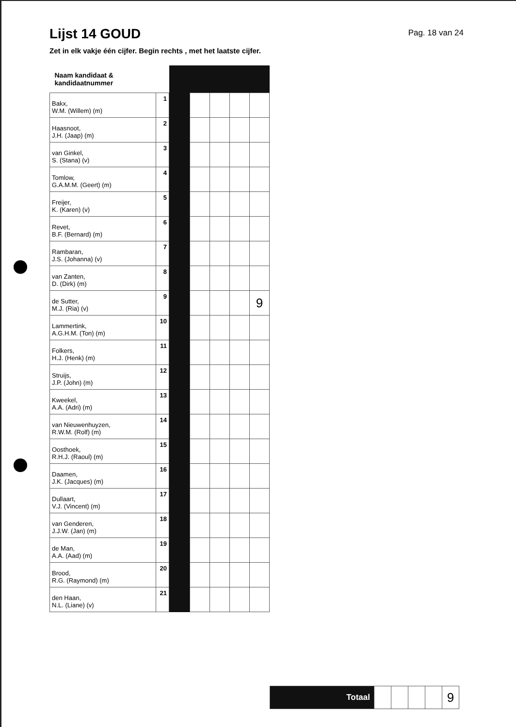Lijst 14 GOUD
Pag. 18 van 24
Zet in elk vakje één cijfer. Begin rechts , met het laatste cijfer.
| Naam kandidaat & kandidaatnummer | | | | | | |
| --- | --- | --- | --- | --- | --- | --- |
| Bakx, W.M. (Willem) (m) | 1 | | | | | |
| Haasnoot, J.H. (Jaap) (m) | 2 | | | | | |
| van Ginkel, S. (Stana) (v) | 3 | | | | | |
| Tomlow, G.A.M.M. (Geert) (m) | 4 | | | | | |
| Freijer, K. (Karen) (v) | 5 | | | | | |
| Revet, B.F. (Bernard) (m) | 6 | | | | | |
| Rambaran, J.S. (Johanna) (v) | 7 | | | | | |
| van Zanten, D. (Dirk) (m) | 8 | | | | | |
| de Sutter, M.J. (Ria) (v) | 9 | | | | | 9 |
| Lammertink, A.G.H.M. (Ton) (m) | 10 | | | | | |
| Folkers, H.J. (Henk) (m) | 11 | | | | | |
| Struijs, J.P. (John) (m) | 12 | | | | | |
| Kweekel, A.A. (Adri) (m) | 13 | | | | | |
| van Nieuwenhuyzen, R.W.M. (Rolf) (m) | 14 | | | | | |
| Oosthoek, R.H.J. (Raoul) (m) | 15 | | | | | |
| Daamen, J.K. (Jacques) (m) | 16 | | | | | |
| Dullaart, V.J. (Vincent) (m) | 17 | | | | | |
| van Genderen, J.J.W. (Jan) (m) | 18 | | | | | |
| de Man, A.A. (Aad) (m) | 19 | | | | | |
| Brood, R.G. (Raymond) (m) | 20 | | | | | |
| den Haan, N.L. (Liane) (v) | 21 | | | | | |
| Totaal | | | | | 9 |